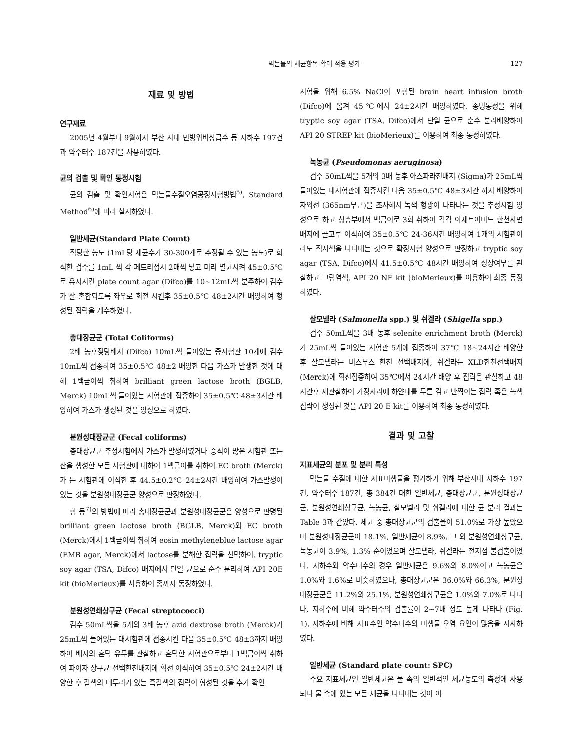먹는물의 세균항목 확대 적용 평가 127
재료 및 방법
연구재료
2005년 4월부터 9월까지 부산 시내 민방위비상급수 등 지하수 197건과 약수터수 187건을 사용하였다.
균의 검출 및 확인 동정시험
균의 검출 및 확인시험은 먹는물수질오염공정시험방법<sup>5)</sup>, Standard Method<sup>6)</sup>에 따라 실시하였다.
일반세균(Standard Plate Count)
적당한 농도 (1mL당 세균수가 30-300개로 추정될 수 있는 농도)로 희석한 검수를 1mL 씩 각 페트리접시 2매씩 넣고 미리 멸균시켜 45±0.5℃로 유지시킨 plate count agar (Difco)를 10~12mL씩 분주하여 검수가 잘 혼합되도록 좌우로 회전 시킨후 35±0.5℃ 48±2시간 배양하여 형성된 집락을 계수하였다.
총대장균군 (Total Coliforms)
2배 농후젖당배지 (Difco) 10mL씩 들어있는 중시험관 10개에 검수 10mL씩 접종하여 35±0.5℃ 48±2 배양한 다음 가스가 발생한 것에 대해 1백금이씩 취하여 brilliant green lactose broth (BGLB, Merck) 10mL씩 들어있는 시험관에 접종하여 35±0.5℃ 48±3시간 배양하여 가스가 생성된 것을 양성으로 하였다.
분원성대장균군 (Fecal coliforms)
총대장균군 추정시험에서 가스가 발생하였거나 증식이 많은 시험관 또는 산을 생성한 모든 시험관에 대하여 1백금이를 취하여 EC broth (Merck)가 든 시험관에 이식한 후 44.5±0.2℃ 24±2시간 배양하여 가스발생이 있는 것을 분원성대장균군 양성으로 판정하였다.
함 등<sup>7)</sup>의 방법에 따라 총대장균군과 분원성대장균군은 양성으로 판명된 brilliant green lactose broth (BGLB, Merck)와 EC broth (Merck)에서 1백금이씩 취하여 eosin methyleneblue lactose agar (EMB agar, Merck)에서 lactose를 분해한 집락을 선택하여, tryptic soy agar (TSA, Difco) 배지에서 단일 균으로 순수 분리하여 API 20E kit (bioMerieux)를 사용하여 종까지 동정하였다.
분원성연쇄상구균 (Fecal streptococci)
검수 50mL씩을 5개의 3배 농후 azid dextrose broth (Merck)가 25mL씩 들어있는 대시험관에 접종시킨 다음 35±0.5℃ 48±3까지 배양하여 배지의 혼탁 유무를 관찰하고 혼탁한 시험관으로부터 1백금이씩 취하여 파이자 장구균 선택한천배지에 획선 이식하여 35±0.5℃ 24±2시간 배양한 후 갈색의 테두리가 있는 흑갈색의 집락이 형성된 것을 추가 확인
시험을 위해 6.5% NaCl이 포함된 brain heart infusion broth (Difco)에 옮겨 45℃에서 24±2시간 배양하였다. 종명동정을 위해 tryptic soy agar (TSA, Difco)에서 단일 균으로 순수 분리배양하여 API 20 STREP kit (bioMerieux)를 이용하여 최종 동정하였다.
녹농균 (Pseudomonas aeruginosa)
검수 50mL씩을 5개의 3배 농후 아스파라진배지 (Sigma)가 25mL씩 들어있는 대시험관에 접종시킨 다음 35±0.5℃ 48±3시간 까지 배양하여 자외선 (365nm부근)을 조사해서 녹색 형광이 나타나는 것을 추정시험 양성으로 하고 상층부에서 백금이로 3회 취하여 각각 아세트아미드 한천사면배지에 골고루 이식하여 35±0.5℃ 24-36시간 배양하여 1개의 시험관이라도 적자색을 나타내는 것으로 확정시험 양성으로 판정하고 tryptic soy agar (TSA, Difco)에서 41.5±0.5℃ 48시간 배양하여 성장여부를 관찰하고 그람염색, API 20 NE kit (bioMerieux)를 이용하여 최종 동정하였다.
살모넬라 (Salmonella spp.) 및 쉬겔라 (Shigella spp.)
검수 50mL씩을 3배 농후 selenite enrichment broth (Merck)가 25mL씩 들어있는 시험관 5개에 접종하여 37℃ 18~24시간 배양한 후 살모넬라는 비스무스 한천 선택배지에, 쉬겔라는 XLD한천선택배지 (Merck)에 획선접종하여 35℃에서 24시간 배양 후 집락을 관찰하고 48시간후 재관찰하여 가장자리에 하얀테를 두른 검고 반짝이는 집락 혹은 녹색집락이 생성된 것을 API 20 E kit를 이용하여 최종 동정하였다.
결과 및 고찰
지표세균의 분포 및 분리 특성
먹는물 수질에 대한 지표미생물을 평가하기 위해 부산시내 지하수 197건, 약수터수 187건, 총 384건 대한 일반세균, 총대장균군, 분원성대장균군, 분원성연쇄상구균, 녹농균, 살모넬라 및 쉬겔라에 대한 균 분리 결과는 Table 3과 같았다. 세균 중 총대장균군의 검출율이 51.0%로 가장 높았으며 분원성대장균군이 18.1%, 일반세균이 8.9%, 그 외 분원성연쇄상구균, 녹농균이 3.9%, 1.3% 순이었으며 살모넬라, 쉬겔라는 전지점 불검출이었다. 지하수와 약수터수의 경우 일반세균은 9.6%와 8.0%이고 녹농균은 1.0%와 1.6%로 비슷하였으나, 총대장균군은 36.0%와 66.3%, 분원성대장균군은 11.2%와 25.1%, 분원성연쇄상구균은 1.0%와 7.0%로 나타나, 지하수에 비해 약수터수의 검출률이 2~7배 정도 높게 나타나 (Fig. 1), 지하수에 비해 지표수인 약수터수의 미생물 오염 요인이 많음을 시사하였다.
일반세균 (Standard plate count: SPC)
주요 지표세균인 일반세균은 물 속의 일반적인 세균농도의 측정에 사용되나 물 속에 있는 모든 세균을 나타내는 것이 아